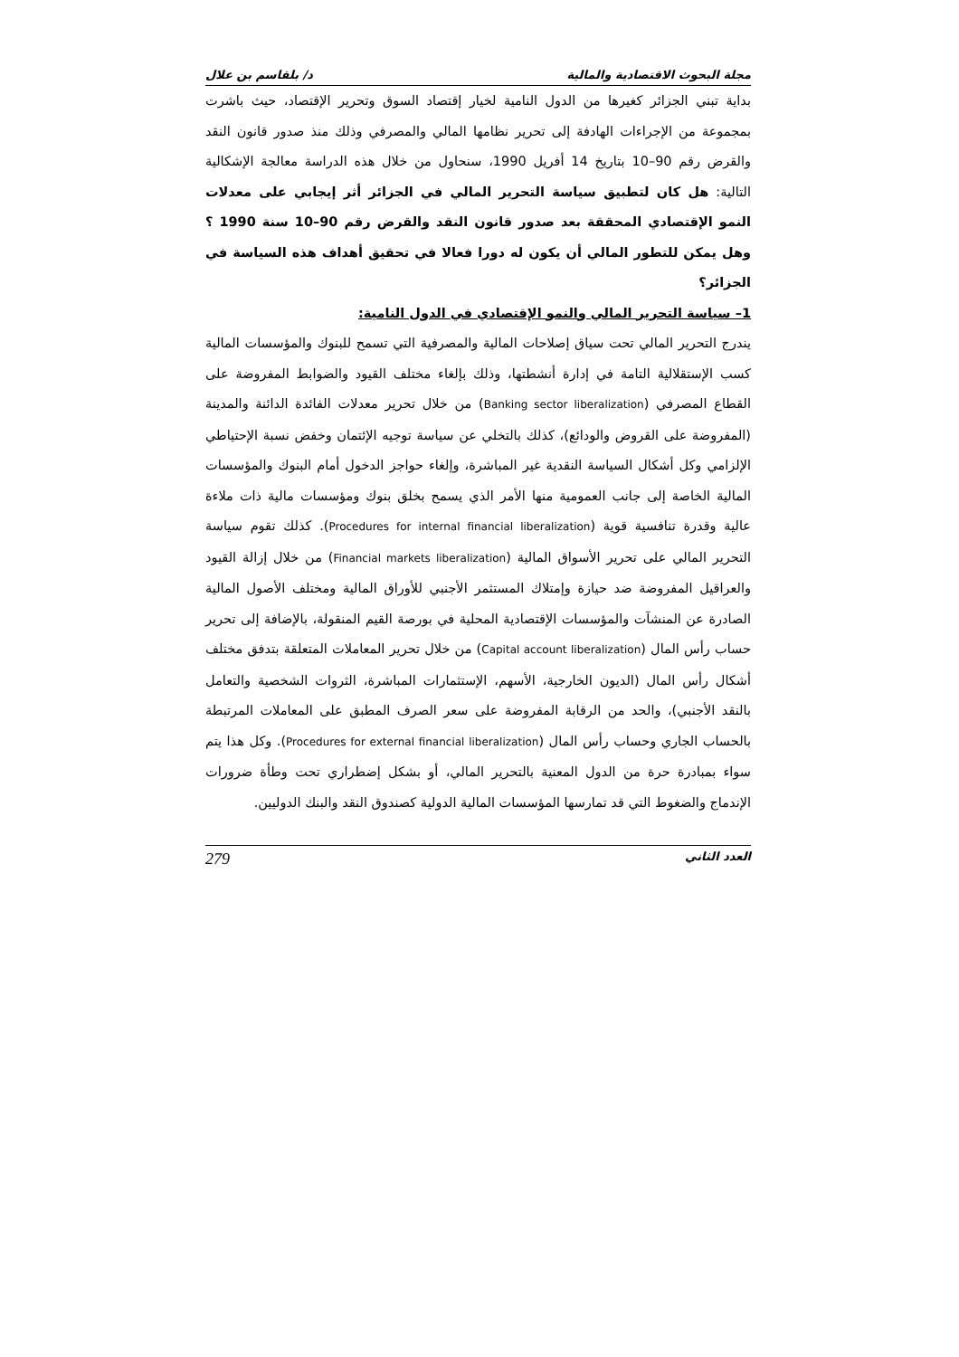مجلة البحوث الاقتصادية والمالية د/ بلقاسم بن علال
بداية تبني الجزائر كغيرها من الدول النامية لخيار إقتصاد السوق وتحرير الإقتصاد، حيث باشرت بمجموعة من الإجراءات الهادفة إلى تحرير نظامها المالي والمصرفي وذلك منذ صدور قانون النقد والقرض رقم 90–10 بتاريخ 14 أفريل 1990، سنحاول من خلال هذه الدراسة معالجة الإشكالية التالية: هل كان لتطبيق سياسة التحرير المالي في الجزائر أثر إيجابي على معدلات النمو الإقتصادي المحققة بعد صدور قانون النقد والقرض رقم 90–10 سنة 1990 ؟ وهل يمكن للتطور المالي أن يكون له دورا فعالا في تحقيق أهداف هذه السياسة في الجزائر؟
1– سياسة التحرير المالي والنمو الإقتصادي في الدول النامية:
يندرج التحرير المالي تحت سياق إصلاحات المالية والمصرفية التي تسمح للبنوك والمؤسسات المالية كسب الإستقلالية التامة في إدارة أنشطتها، وذلك بإلغاء مختلف القيود والضوابط المفروضة على القطاع المصرفي (Banking sector liberalization) من خلال تحرير معدلات الفائدة الدائنة والمدينة (المفروضة على القروض والودائع)، كذلك بالتخلي عن سياسة توجيه الإئتمان وخفض نسبة الإحتياطي الإلزامي وكل أشكال السياسة النقدية غير المباشرة، وإلغاء حواجز الدخول أمام البنوك والمؤسسات المالية الخاصة إلى جانب العمومية منها الأمر الذي يسمح بخلق بنوك ومؤسسات مالية ذات ملاءة عالية وقدرة تنافسية قوية (Procedures for internal financial liberalization). كذلك تقوم سياسة التحرير المالي على تحرير الأسواق المالية (Financial markets liberalization) من خلال إزالة القيود والعراقيل المفروضة ضد حيازة وإمتلاك المستثمر الأجنبي للأوراق المالية ومختلف الأصول المالية الصادرة عن المنشآت والمؤسسات الإقتصادية المحلية في بورصة القيم المنقولة، بالإضافة إلى تحرير حساب رأس المال (Capital account liberalization) من خلال تحرير المعاملات المتعلقة بتدفق مختلف أشكال رأس المال (الديون الخارجية، الأسهم، الإستثمارات المباشرة، الثروات الشخصية والتعامل بالنقد الأجنبي)، والحد من الرقابة المفروضة على سعر الصرف المطبق على المعاملات المرتبطة بالحساب الجاري وحساب رأس المال (Procedures for external financial liberalization). وكل هذا يتم سواء بمبادرة حرة من الدول المعنية بالتحرير المالي، أو بشكل إضطراري تحت وطأة ضرورات الإندماج والضغوط التي قد تمارسها المؤسسات المالية الدولية كصندوق النقد والبنك الدوليين.
العدد الثاني 279